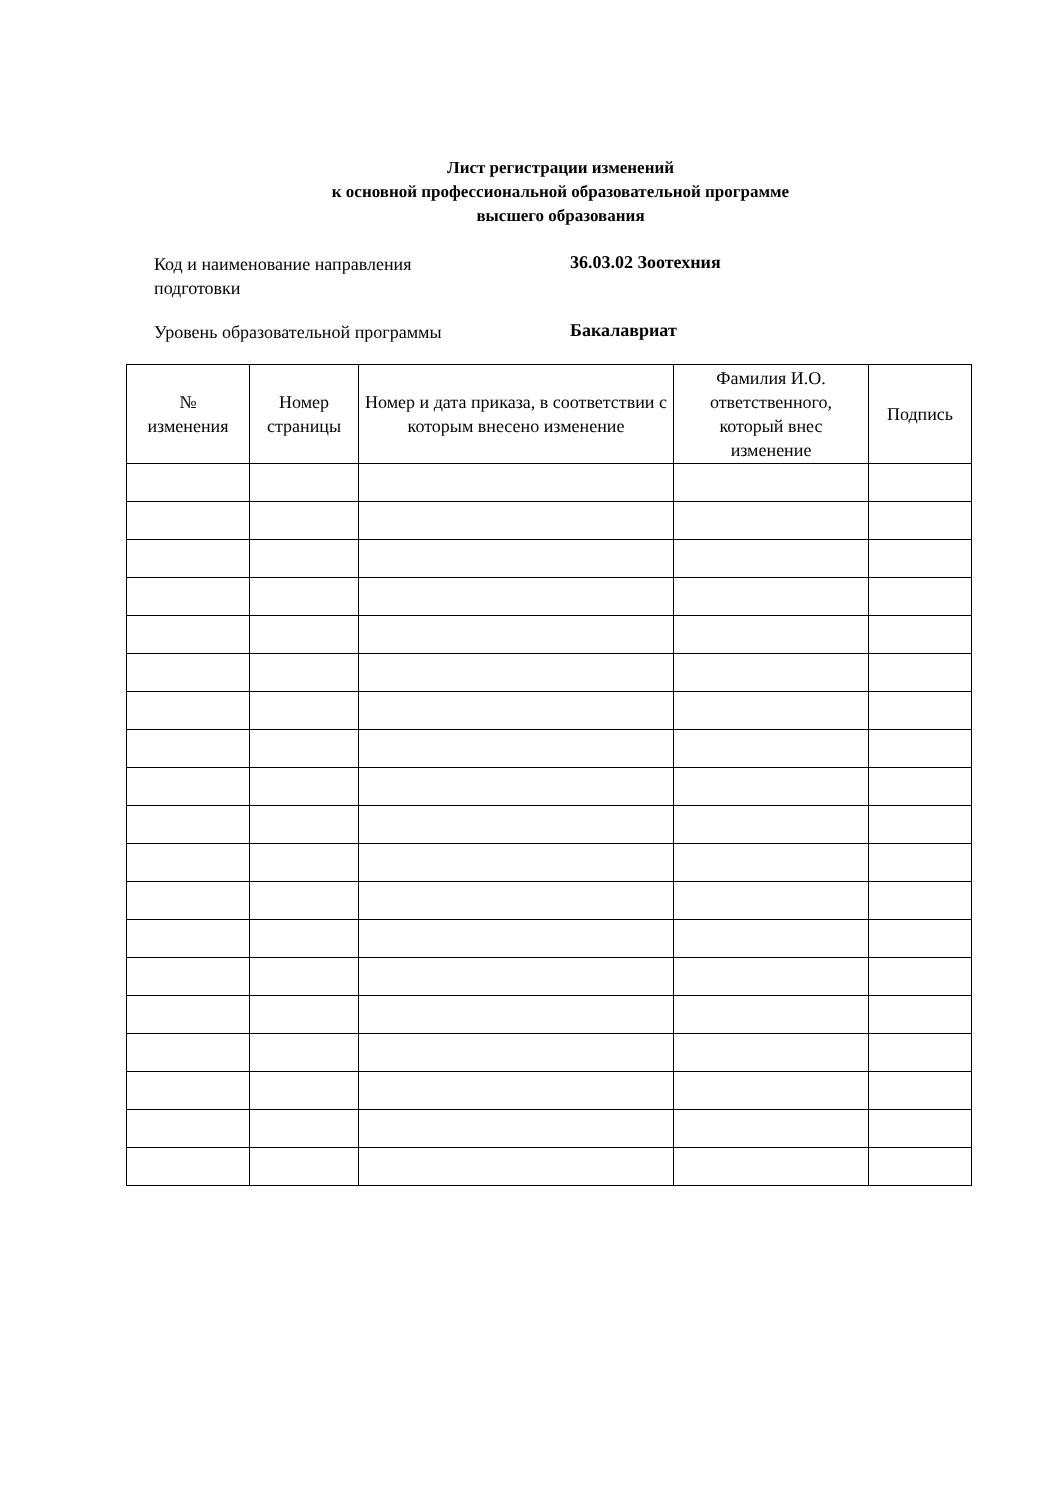Лист регистрации изменений
к основной профессиональной образовательной программе
высшего образования
Код и наименование направления
подготовки
36.03.02 Зоотехния
Уровень образовательной программы
Бакалавриат
| № изменения | Номер страницы | Номер и дата приказа, в соответствии с которым внесено изменение | Фамилия И.О. ответственного, который внес изменение | Подпись |
| --- | --- | --- | --- | --- |